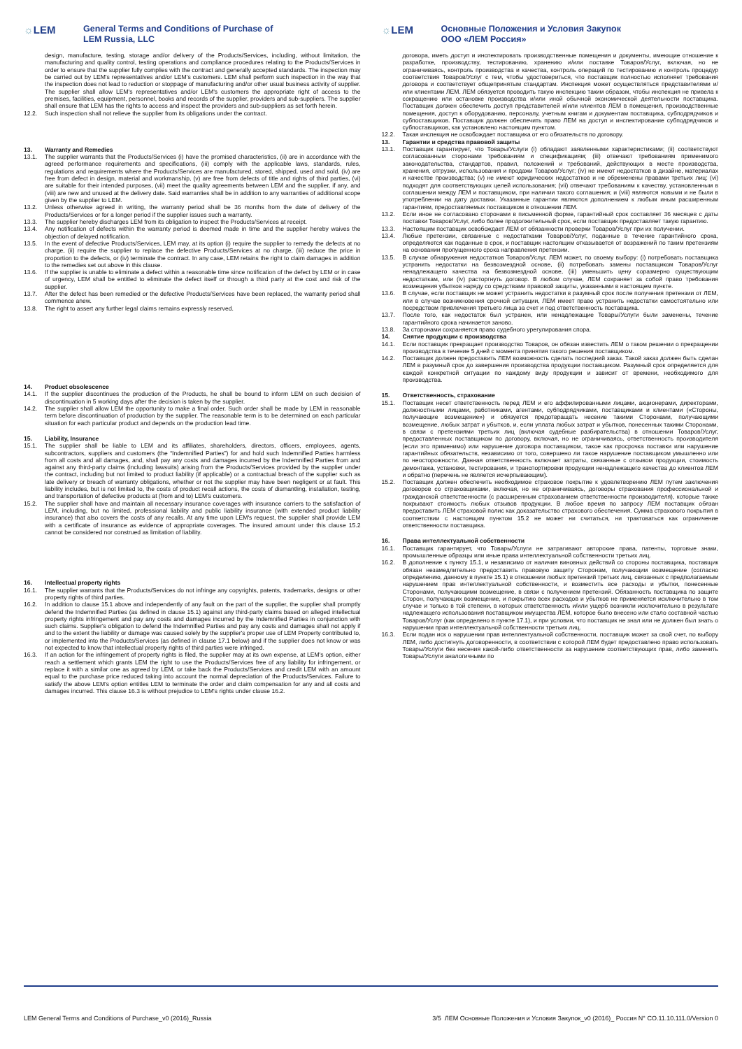☼LEM
General Terms and Conditions of Purchase of
LEM Russia, LLC
design, manufacture, testing, storage and/or delivery of the Products/Services, including, without limitation, the manufacturing and quality control, testing operations and compliance procedures relating to the Products/Services in order to ensure that the supplier fully complies with the contract and generally accepted standards. The inspection may be carried out by LEM's representatives and/or LEM's customers. LEM shall perform such inspection in the way that the inspection does not lead to reduction or stoppage of manufacturing and/or other usual business activity of supplier. The supplier shall allow LEM's representatives and/or LEM's customers the appropriate right of access to the premises, facilities, equipment, personnel, books and records of the supplier, providers and sub-suppliers. The supplier shall ensure that LEM has the rights to access and inspect the providers and sub-suppliers as set forth herein.
12.2. Such inspection shall not relieve the supplier from its obligations under the contract.
13. Warranty and Remedies
13.1. The supplier warrants that the Products/Services (i) have the promised characteristics, (ii) are in accordance with the agreed performance requirements and specifications, (iii) comply with the applicable laws, standards, rules, regulations and requirements where the Products/Services are manufactured, stored, shipped, used and sold, (iv) are free from defect in design, material and workmanship, (v) are free from defects of title and rights of third parties, (vi) are suitable for their intended purposes, (vii) meet the quality agreements between LEM and the supplier, if any, and (viii) are new and unused at the delivery date. Said warranties shall be in addition to any warranties of additional scope given by the supplier to LEM.
13.2. Unless otherwise agreed in writing, the warranty period shall be 36 months from the date of delivery of the Products/Services or for a longer period if the supplier issues such a warranty.
13.3. The supplier hereby discharges LEM from its obligation to inspect the Products/Services at receipt.
13.4. Any notification of defects within the warranty period is deemed made in time and the supplier hereby waives the objection of delayed notification.
13.5. In the event of defective Products/Services, LEM may, at its option (i) require the supplier to remedy the defects at no charge, (ii) require the supplier to replace the defective Products/Services at no charge, (iii) reduce the price in proportion to the defects, or (iv) terminate the contract. In any case, LEM retains the right to claim damages in addition to the remedies set out above in this clause.
13.6. If the supplier is unable to eliminate a defect within a reasonable time since notification of the defect by LEM or in case of urgency, LEM shall be entitled to eliminate the defect itself or through a third party at the cost and risk of the supplier.
13.7. After the defect has been remedied or the defective Products/Services have been replaced, the warranty period shall commence anew.
13.8. The right to assert any further legal claims remains expressly reserved.
14. Product obsolescence
14.1. If the supplier discontinues the production of the Products, he shall be bound to inform LEM on such decision of discontinuation in 5 working days after the decision is taken by the supplier.
14.2. The supplier shall allow LEM the opportunity to make a final order. Such order shall be made by LEM in reasonable term before discontinuation of production by the supplier. The reasonable term is to be determined on each particular situation for each particular product and depends on the production lead time.
15. Liability, Insurance
15.1. The supplier shall be liable to LEM and its affiliates, shareholders, directors, officers, employees, agents, subcontractors, suppliers and customers (the “Indemnified Parties”) for and hold such Indemnified Parties harmless from all costs and all damages, and, shall pay any costs and damages incurred by the Indemnified Parties from and against any third-party claims (including lawsuits) arising from the Products/Services provided by the supplier under the contract, including but not limited to product liability (if applicable) or a contractual breach of the supplier such as late delivery or breach of warranty obligations, whether or not the supplier may have been negligent or at fault. This liability includes, but is not limited to, the costs of product recall actions, the costs of dismantling, installation, testing, and transportation of defective products at (from and to) LEM's customers.
15.2. The supplier shall have and maintain all necessary insurance coverages with insurance carriers to the satisfaction of LEM, including, but no limited, professional liability and public liability insurance (with extended product liability insurance) that also covers the costs of any recalls. At any time upon LEM's request, the supplier shall provide LEM with a certificate of insurance as evidence of appropriate coverages. The insured amount under this clause 15.2 cannot be considered nor construed as limitation of liability.
16. Intellectual property rights
16.1. The supplier warrants that the Products/Services do not infringe any copyrights, patents, trademarks, designs or other property rights of third parties.
16.2. In addition to clause 15.1 above and independently of any fault on the part of the supplier, the supplier shall promptly defend the Indemnified Parties (as defined in clause 15.1) against any third-party claims based on alleged intellectual property rights infringement and pay any costs and damages incurred by the Indemnified Parties in conjunction with such claims. Supplier's obligation to defend the Indemnified Parties and pay any costs and damages shall not apply if and to the extent the liability or damage was caused solely by the supplier's proper use of LEM Property contributed to, or implemented into the Products/Services (as defined in clause 17.1 below) and if the supplier does not know or was not expected to know that intellectual property rights of third parties were infringed.
16.3. If an action for the infringement of property rights is filed, the supplier may at its own expense, at LEM's option, either reach a settlement which grants LEM the right to use the Products/Services free of any liability for infringement, or replace it with a similar one as agreed by LEM, or take back the Products/Services and credit LEM with an amount equal to the purchase price reduced taking into account the normal depreciation of the Products/Services. Failure to satisfy the above LEM's option entitles LEM to terminate the order and claim compensation for any and all costs and damages incurred. This clause 16.3 is without prejudice to LEM's rights under clause 16.2.
☼LEM
Основные Положения и Условия Закупок
ООО «ЛЕМ Россия»
договора, иметь доступ и инспектировать производственные помещения и документы, имеющие отношение к разработке, производству, тестированию, хранению и/или поставке Товаров/Услуг, включая, но не ограничиваясь, контроль производства и качества, контроль операций по тестированию и контроль процедур соответствия Товаров/Услуг с тем, чтобы удостовериться, что поставщик полностью исполняет требования договора и соответствует общепринятым стандартам. Инспекция может осуществляться представителями и/или клиентами ЛЕМ. ЛЕМ обязуется проводить такую инспекцию таким образом, чтобы инспекция не привела к сокращению или остановке производства и/или иной обычной экономической деятельности поставщика. Поставщик должен обеспечить доступ представителей и/или клиентов ЛЕМ в помещения, производственные помещения, доступ к оборудованию, персоналу, учетным книгам и документам поставщика, субподрядчиков и субпоставщиков. Поставщик должен обеспечить право ЛЕМ на доступ и инспектирование субподрядчиков и субпоставщиков, как установлено настоящим пунктом.
12.2. Такая инспекция не освобождает поставщика от его обязательств по договору.
13. Гарантии и средства правовой защиты
13.1. Поставщик гарантирует, что Товары/Услуги (i) обладают заявленными характеристиками; (ii) соответствуют согласованным сторонами требованиям и спецификациям; (iii) отвечают требованиям применимого законодательства, стандартов, правил, положений и требований, действующих в месте производства, хранения, отгрузки, использования и продажи Товаров/Услуг; (iv) не имеют недостатков в дизайне, материалах и качестве производства; (v) не имеют юридических недостатков и не обременены правами третьих лиц; (vi) подходят для соответствующих целей использования; (vii) отвечают требованиям к качеству, установленным в соглашении между ЛЕМ и поставщиком, при наличии такого соглашения; и (viii) являются новыми и не были в употреблении на дату доставки. Указанные гарантии являются дополнением к любым иным расширенным гарантиям, предоставляемых поставщиком в отношении ЛЕМ.
13.2. Если иное не согласовано сторонами в письменной форме, гарантийный срок составляет 36 месяцев с даты поставки Товаров/Услуг, либо более продолжительный срок, если поставщик предоставляет такую гарантию.
13.3. Настоящим поставщик освобождает ЛЕМ от обязанности проверки Товаров/Услуг при их получении.
13.4. Любые претензии, связанные с недостатками Товаров/Услуг, поданные в течение гарантийного срока, определяются как поданные в срок, и поставщик настоящим отказывается от возражений по таким претензиям на основании пропущенного срока направления претензии.
13.5. В случае обнаружения недостатков Товаров/Услуг, ЛЕМ может, по своему выбору: (i) потребовать поставщика устранить недостатки на безвозмездной основе, (ii) потребовать замены поставщиком Товаров/Услуг ненадлежащего качества на безвозмездной основе, (iii) уменьшить цену соразмерно существующим недостаткам, или (iv) расторгнуть договор. В любом случае, ЛЕМ сохраняет за собой право требования возмещения убытков наряду со средствами правовой защиты, указанными в настоящем пункте.
13.6. В случае, если поставщик не может устранить недостатки в разумный срок после получения претензии от ЛЕМ, или в случае возникновения срочной ситуации, ЛЕМ имеет право устранить недостатки самостоятельно или посредством привлечения третьего лица за счет и под ответственность поставщика.
13.7. После того, как недостаток был устранен, или ненадлежащие Товары/Услуги были заменены, течение гарантийного срока начинается заново.
13.8. За сторонами сохраняется право судебного урегулирования спора.
14. Снятие продукции с производства
14.1. Если поставщик прекращает производство Товаров, он обязан известить ЛЕМ о таком решении о прекращении производства в течение 5 дней с момента принятия такого решения поставщиком.
14.2. Поставщик должен предоставить ЛЕМ возможность сделать последний заказ. Такой заказ должен быть сделан ЛЕМ в разумный срок до завершения производства продукции поставщиком. Разумный срок определяется для каждой конкретной ситуации по каждому виду продукции и зависит от времени, необходимого для производства.
15. Ответственность, страхование
15.1. Поставщик несет ответственность перед ЛЕМ и его аффилированными лицами, акционерами, директорами, должностными лицами, работниками, агентами, субподрядчиками, поставщиками и клиентами («Стороны, получающие возмещение») и обязуется предотвращать несение такими Сторонами, получающими возмещение, любых затрат и убытков, и, если уплата любых затрат и убытков, понесенных такими Сторонами, в связи с претензиями третьих лиц (включая судебные разбирательства) в отношении Товаров/Услуг, предоставленных поставщиком по договору, включая, но не ограничиваясь, ответственность производителя (если это применимо) или нарушение договора поставщиком, такое как просрочка поставки или нарушение гарантийных обязательств, независимо от того, совершено ли такое нарушение поставщиком умышленно или по неосторожности. Данная ответственность включает затраты, связанные с отзывом продукции, стоимость демонтажа, установки, тестирования, и транспортировки продукции ненадлежащего качества до клиентов ЛЕМ и обратно (перечень не является исчерпывающим).
15.2. Поставщик должен обеспечить необходимое страховое покрытие к удовлетворению ЛЕМ путем заключения договоров со страховщиками, включая, но не ограничиваясь, договоры страхования профессиональной и гражданской ответственности (с расширенным страхованием ответственности производителя), которые также покрывают стоимость любых отзывов продукции. В любое время по запросу ЛЕМ поставщик обязан предоставить ЛЕМ страховой полис как доказательство страхового обеспечения. Сумма страхового покрытия в соответствии с настоящим пунктом 15.2 не может ни считаться, ни трактоваться как ограничение ответственности поставщика.
16. Права интеллектуальной собственности
16.1. Поставщик гарантирует, что Товары/Услуги не затрагивают авторские права, патенты, торговые знаки, промышленные образцы или иные права интеллектуальной собственности третьих лиц.
16.2. В дополнение к пункту 15.1, и независимо от наличия виновных действий со стороны поставщика, поставщик обязан незамедлительно предоставить правовую защиту Сторонам, получающим возмещение (согласно определению, данному в пункте 15.1) в отношении любых претензий третьих лиц, связанных с предполагаемым нарушением прав интеллектуальной собственности, и возместить все расходы и убытки, понесенные Сторонами, получающими возмещение, в связи с получением претензий. Обязанность поставщика по защите Сторон, получающих возмещение, и покрытию всех расходов и убытков не применяется исключительно в том случае и только в той степени, в которых ответственность и/или ущерб возникли исключительно в результате надлежащего использования поставщиком имущества ЛЕМ, которое было внесено или стало составной частью Товаров/Услуг (как определено в пункте 17.1), и при условии, что поставщик не знал или не должен был знать о нарушении прав интеллектуальной собственности третьих лиц.
16.3. Если подан иск о нарушении прав интеллектуальной собственности, поставщик может за свой счет, по выбору ЛЕМ, либо достигнуть договоренности, в соответствии с которой ЛЕМ будет предоставлено право использовать Товары/Услуги без несения какой-либо ответственности за нарушение соответствующих прав, либо заменить Товары/Услуги аналогичными по
LEM General Terms and Conditions of Purchase_v0 (2016)_Russia 3/5 ЛЕМ Основные Положения и Условия Закупок_v0 (2016)_ Россия N° CO.11.10.111.0/Version 0